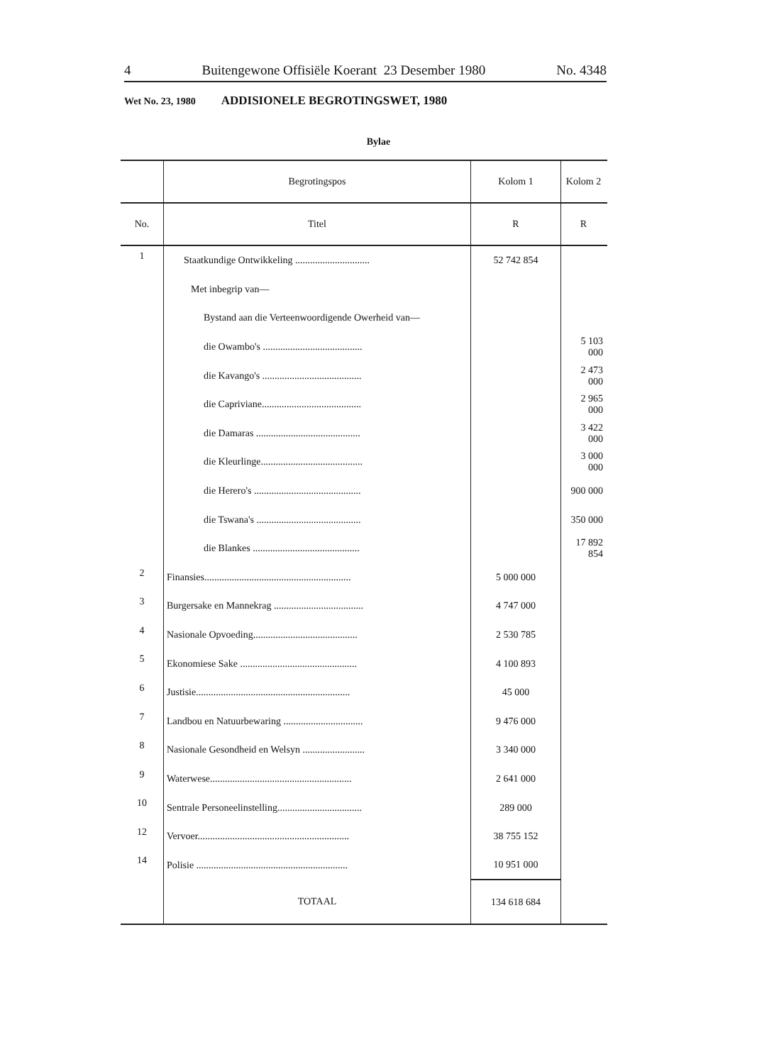4 Buitengewone Offisiële Koerant 23 Desember 1980 No. 4348
Wet No. 23, 1980 ADDISIONELE BEGROTINGSWET, 1980
Bylae
| | Begrotingspos | Kolom 1 | Kolom 2 |
| --- | --- | --- | --- |
| No. | Titel | R | R |
| 1 | Staatkundige Ontwikkeling .............................. | 52 742 854 | |
| | Met inbegrip van— | | |
| | Bystand aan die Verteenwoordigende Owerheid van— | | |
| | die Owambo's ........................................ | | 5 103 000 |
| | die Kavango's ........................................ | | 2 473 000 |
| | die Capriviane........................................ | | 2 965 000 |
| | die Damaras .......................................... | | 3 422 000 |
| | die Kleurlinge......................................... | | 3 000 000 |
| | die Herero's ........................................... | | 900 000 |
| | die Tswana's .......................................... | | 350 000 |
| | die Blankes ........................................... | | 17 892 854 |
| 2 | Finansies........................................................... | 5 000 000 | |
| 3 | Burgersake en Mannekrag .................................... | 4 747 000 | |
| 4 | Nasionale Opvoeding.......................................... | 2 530 785 | |
| 5 | Ekonomiese Sake ............................................... | 4 100 893 | |
| 6 | Justisie.............................................................. | 45 000 | |
| 7 | Landbou en Natuurbewaring ................................ | 9 476 000 | |
| 8 | Nasionale Gesondheid en Welsyn ......................... | 3 340 000 | |
| 9 | Waterwese......................................................... | 2 641 000 | |
| 10 | Sentrale Personeelinstelling.................................. | 289 000 | |
| 12 | Vervoer............................................................. | 38 755 152 | |
| 14 | Polisie ............................................................. | 10 951 000 | |
| | TOTAAL | 134 618 684 | |